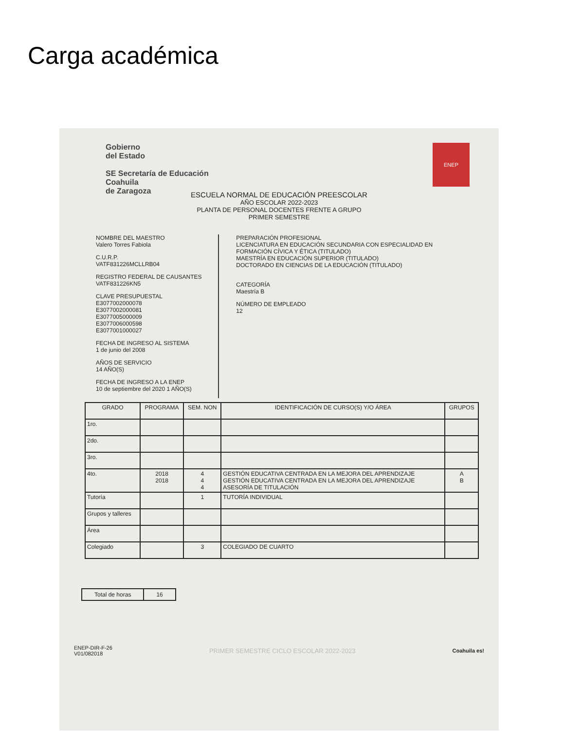Carga académica
Gobierno
del Estado
SE Secretaría de Educación
Coahuila
de Zaragoza
ENEP
ESCUELA NORMAL DE EDUCACIÓN PREESCOLAR
AÑO ESCOLAR 2022-2023
PLANTA DE PERSONAL DOCENTES FRENTE A GRUPO
PRIMER SEMESTRE
NOMBRE DEL MAESTRO
Valero Torres Fabiola
C.U.R.P.
VATF831226MCLLRB04
REGISTRO FEDERAL DE CAUSANTES
VATF831226KN5
CLAVE PRESUPUESTAL
E3077002000078
E3077002000081
E3077005000009
E3077006000598
E3077001000027
FECHA DE INGRESO AL SISTEMA
1 de junio del 2008
AÑOS DE SERVICIO
14 AÑO(S)
FECHA DE INGRESO A LA ENEP
10 de septiembre del 2020 1 AÑO(S)
PREPARACIÓN PROFESIONAL
LICENCIATURA EN EDUCACIÓN SECUNDARIA CON ESPECIALIDAD EN FORMACIÓN CÍVICA Y ÉTICA (TITULADO)
MAESTRÍA EN EDUCACIÓN SUPERIOR (TITULADO)
DOCTORADO EN CIENCIAS DE LA EDUCACIÓN (TITULADO)
CATEGORÍA
Maestría B
NÚMERO DE EMPLEADO
12
| GRADO | PROGRAMA | SEM. NON | IDENTIFICACIÓN DE CURSO(S) Y/O ÁREA | GRUPOS |
| --- | --- | --- | --- | --- |
| 1ro. | | | | |
| 2do. | | | | |
| 3ro. | | | | |
| 4to. | 2018 2018 | 4 4 4 | GESTIÓN EDUCATIVA CENTRADA EN LA MEJORA DEL APRENDIZAJE GESTIÓN EDUCATIVA CENTRADA EN LA MEJORA DEL APRENDIZAJE ASESORÍA DE TITULACIÓN | A B |
| Tutoría | | 1 | TUTORÍA INDIVIDUAL | |
| Grupos y talleres | | | | |
| Área | | | | |
| Colegiado | | 3 | COLEGIADO DE CUARTO | |
Total de horas 16
ENEP-DIR-F-26
V01/082018
PRIMER SEMESTRE CICLO ESCOLAR 2022-2023
Coahuila es!